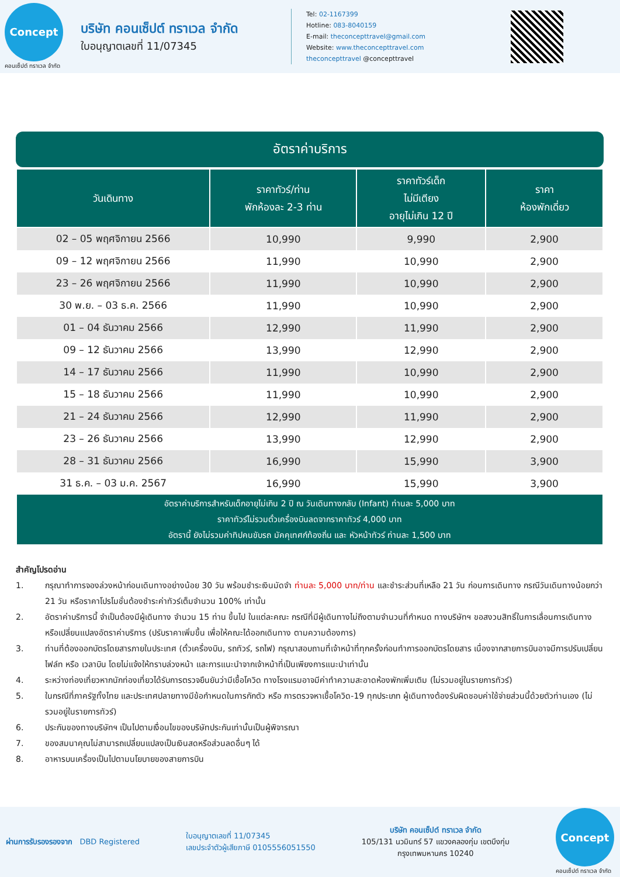Concept
คอนเซ็ปต์ ทราเวล จำกัด
บริษัท คอนเซ็ปต์ ทราเวล จำกัด
ใบอนุญาตเลขที่ 11/07345
Tel: 02-1167399
Hotline: 083-8040159
E-mail: theconcepttravel@gmail.com
Website: www.theconcepttravel.com
theconcepttravel @concepttravel
อัตราค่าบริการ
| วันเดินทาง | ราคาทัวร์/ท่าน พักห้องละ 2-3 ท่าน | ราคาทัวร์เด็ก ไม่มีเตียง อายุไม่เกิน 12 ปี | ราคา ห้องพักเดี่ยว |
| --- | --- | --- | --- |
| 02 – 05 พฤศจิกายน 2566 | 10,990 | 9,990 | 2,900 |
| 09 – 12 พฤศจิกายน 2566 | 11,990 | 10,990 | 2,900 |
| 23 – 26 พฤศจิกายน 2566 | 11,990 | 10,990 | 2,900 |
| 30 พ.ย. – 03 ธ.ค. 2566 | 11,990 | 10,990 | 2,900 |
| 01 – 04 ธันวาคม 2566 | 12,990 | 11,990 | 2,900 |
| 09 – 12 ธันวาคม 2566 | 13,990 | 12,990 | 2,900 |
| 14 – 17 ธันวาคม 2566 | 11,990 | 10,990 | 2,900 |
| 15 – 18 ธันวาคม 2566 | 11,990 | 10,990 | 2,900 |
| 21 – 24 ธันวาคม 2566 | 12,990 | 11,990 | 2,900 |
| 23 – 26 ธันวาคม 2566 | 13,990 | 12,990 | 2,900 |
| 28 – 31 ธันวาคม 2566 | 16,990 | 15,990 | 3,900 |
| 31 ธ.ค. – 03 ม.ค. 2567 | 16,990 | 15,990 | 3,900 |
| อัตราค่าบริการสำหรับเด็กอายุไม่เกิน 2 ปี ณ วันเดินทางกลับ (Infant) ท่านละ 5,000 บาท ราคาทัวร์ไม่รวมตั๋วเครื่องบินลดจากราคาทัวร์ 4,000 บาท อัตรานี้ ยังไม่รวมค่าทิปคนขับรถ มัคคุเทศก์ท้องถิ่น และ หัวหน้าทัวร์ ท่านละ 1,500 บาท | | | |
สำคัญโปรดอ่าน
1. กรุณาทำการจองล่วงหน้าก่อนเดินทางอย่างน้อย 30 วัน พร้อมชำระเงินมัดจำ ท่านละ 5,000 บาท/ท่าน และชำระส่วนที่เหลือ 21 วัน ก่อนการเดินทาง กรณีวันเดินทางน้อยกว่า 21 วัน หรือราคาโปรโมชั่นต้องชำระค่าทัวร์เต็มจำนวน 100% เท่านั้น
2. อัตราค่าบริการนี้ จำเป็นต้องมีผู้เดินทาง จำนวน 15 ท่าน ขึ้นไป ในแต่ละคณะ กรณีที่มีผู้เดินทางไม่ถึงตามจำนวนที่กำหนด ทางบริษัทฯ ขอสงวนสิทธิ์ในการเลื่อนการเดินทาง หรือเปลี่ยนแปลงอัตราค่าบริการ (ปรับราคาเพิ่มขึ้น เพื่อให้คณะได้ออกเดินทาง ตามความต้องการ)
3. ท่านที่ต้องออกบัตรโดยสารภายในประเทศ (ตั๋วเครื่องบิน, รถทัวร์, รถไฟ) กรุณาสอบถามที่เจ้าหน้าที่ทุกครั้งก่อนทำการออกบัตรโดยสาร เนื่องจากสายการบินอาจมีการปรับเปลี่ยนไฟล์ท หรือ เวลาบิน โดยไม่แจ้งให้ทราบล่วงหน้า และการแนะนำจากเจ้าหน้าที่เป็นเพียงการแนะนำเท่านั้น
4. ระหว่างท่องเที่ยวหากนักท่องเที่ยวได้รับการตรวจยืนยันว่ามีเชื้อโควิด ทางโรงแรมอาจมีค่าทำความสะอาดห้องพักเพิ่มเติม (ไม่รวมอยู่ในรายการทัวร์)
5. ในกรณีที่ภาครัฐทั้งไทย และประเทศปลายทางมีข้อกำหนดในการกักตัว หรือ การตรวจหาเชื้อโควิด-19 ทุกประเภท ผู้เดินทางต้องรับผิดชอบค่าใช้จ่ายส่วนนี้ด้วยตัวท่านเอง (ไม่รวมอยู่ในรายการทัวร์)
6. ประกันของทางบริษัทฯ เป็นไปตามเงื่อนไขของบริษัทประกันเท่านั้นเป็นผู้พิจารณา
7. ของสมนาคุณไม่สามารถเปลี่ยนแปลงเป็นเงินสดหรือส่วนลดอื่นๆ ได้
8. อาหารบนเครื่องเป็นไปตามนโยบายของสายการบิน
ผ่านการรับรองรองจาก DBD Registered
ใบอนุญาตเลขที่ 11/07345
เลขประจำตัวผู้เสียภาษี 0105556051550
บริษัท คอนเซ็ปต์ ทราเวล จำกัด
105/131 นวมินทร์ 57 แขวงคลองกุ่ม เขตบึงกุ่ม
กรุงเทพมหานคร 10240
Concept
คอนเซ็ปต์ ทราเวล จำกัด